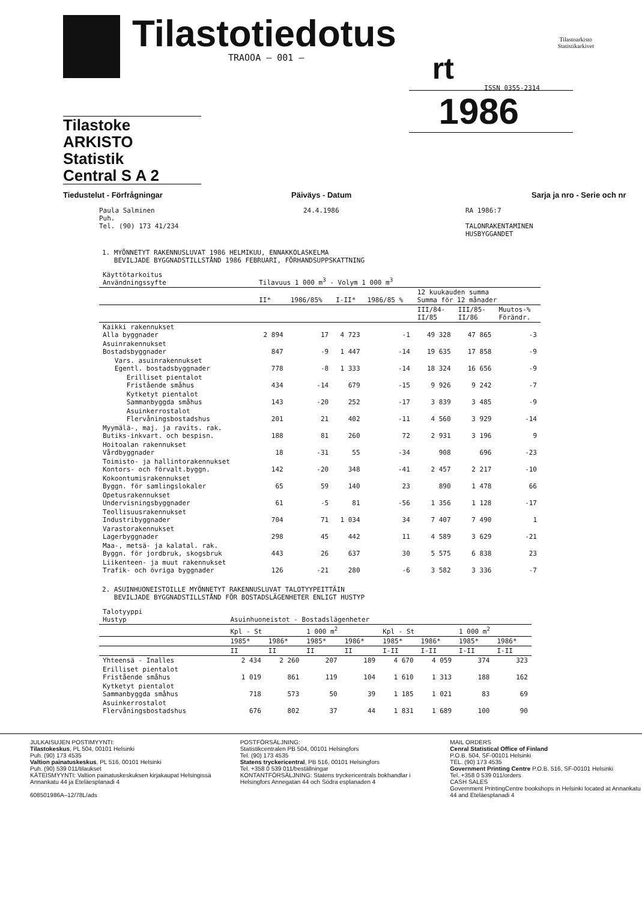Tilastotiedotus
TRAOOA – 001 –
rt
Tilastoarkisto
Statistikarkivet
ISSN 0355-2314
1986
Tilastoke ARKISTO
Statistik
Central S A 2
Tiedustelut - Förfrågningar Päiväys - Datum Sarja ja nro - Serie och nr
Paula Salminen
Puh.
Tel. (90) 173 41/234
24.4.1986 RA 1986:7
TALONRAKENTAMINEN
HUSBYGGANDET
1. MYÖNNETYT RAKENNUSLUVAT 1986 HELMIKUU, ENNAKKOLASKELMA
BEVILJADE BYGGNADSTILLSTÅND 1986 FEBRUARI, FÖRHANDSUPPSKATTNING
| Käyttötarkoitus Användningssyfte | Tilavuus 1 000 m<sup>3</sup> - Volym 1 000 m<sup>3</sup> | | | | | | |
| --- | --- | --- | --- | --- | --- | --- | --- |
| | II* | 1986/85% | I-II* | 1986/85 % | 12 kuukauden summa Summa för 12 månader | | |
| | | | | | III/84- II/85 | III/85- II/86 | Muutos-% Förändr. |
| Kaikki rakennukset Alla byggnader | 2 894 | 17 | 4 723 | -1 | 49 328 | 47 865 | -3 |
| Asuinrakennukset Bostadsbyggnader | 847 | -9 | 1 447 | -14 | 19 635 | 17 858 | -9 |
| Vars. asuinrakennukset Egentl. bostadsbyggnader | 778 | -8 | 1 333 | -14 | 18 324 | 16 656 | -9 |
| Erilliset pientalot Fristående småhus | 434 | -14 | 679 | -15 | 9 926 | 9 242 | -7 |
| Kytketyt pientalot Sammanbyggda småhus | 143 | -20 | 252 | -17 | 3 839 | 3 485 | -9 |
| Asuinkerrostalot Flervåningsbostadshus | 201 | 21 | 402 | -11 | 4 560 | 3 929 | -14 |
| Myymälä-, maj. ja ravits. rak. Butiks-inkvart. och bespisn. | 188 | 81 | 260 | 72 | 2 931 | 3 196 | 9 |
| Hoitoalan rakennukset Vårdbyggnader | 18 | -31 | 55 | -34 | 908 | 696 | -23 |
| Toimisto- ja hallintorakennukset Kontors- och förvalt.byggn. | 142 | -20 | 348 | -41 | 2 457 | 2 217 | -10 |
| Kokoontumisrakennukset Byggn. för samlingslokaler | 65 | 59 | 140 | 23 | 890 | 1 478 | 66 |
| Opetusrakennukset Undervisningsbyggnader | 61 | -5 | 81 | -56 | 1 356 | 1 128 | -17 |
| Teollisuusrakennukset Industribyggnader | 704 | 71 | 1 034 | 34 | 7 407 | 7 490 | 1 |
| Varastorakennukset Lagerbyggnader | 298 | 45 | 442 | 11 | 4 589 | 3 629 | -21 |
| Maa-, metsä- ja kalatal. rak. Byggn. för jordbruk, skogsbruk | 443 | 26 | 637 | 30 | 5 575 | 6 838 | 23 |
| Liikenteen- ja muut rakennukset Trafik- och övriga byggnader | 126 | -21 | 280 | -6 | 3 582 | 3 336 | -7 |
2. ASUINHUONEISTOILLE MYÖNNETYT RAKENNUSLUVAT TALOTYYPEITTÄIN
BEVILJADE BYGGNADSTILLSTÅND FÖR BOSTADSLÄGENHETER ENLIGT HUSTYP
| Talotyyppi Hustyp | Asuinhuoneistot - Bostadslägenheter | | | | | | | |
| --- | --- | --- | --- | --- | --- | --- | --- | --- |
| | Kpl - St | | 1 000 m<sup>2</sup> | | Kpl - St | | 1 000 m<sup>2</sup> | |
| | 1985* | 1986* | 1985* | 1986* | 1985* | 1986* | 1985* | 1986* |
| | II | II | II | II | I-II | I-II | I-II | I-II |
| Yhteensä - Inalles | 2 434 | 2 260 | 207 | 189 | 4 670 | 4 059 | 374 | 323 |
| Erilliset pientalot Fristående småhus | 1 019 | 861 | 119 | 104 | 1 610 | 1 313 | 188 | 162 |
| Kytketyt pientalot Sammanbyggda småhus | 718 | 573 | 50 | 39 | 1 185 | 1 021 | 83 | 69 |
| Asuinkerrostalot Flervåningsbostadshus | 676 | 802 | 37 | 44 | 1 831 | 1 689 | 100 | 90 |
JULKAISUJEN POSTIMYYNTI:
Tilastokeskus, PL 504, 00101 Helsinki
Puh. (90) 173 4535
Valtion painatuskeskus, PL 516, 00101 Helsinki
Puh. (90) 539 011/tilaukset
KÄTEISMYYNTI: Valtion painatuskeskuksen kirjakaupat Helsingissä Annankatu 44 ja Eteläesplanadi 4
608501986A–12/78L/ads
POSTFÖRSÄLJNING:
Statistikcentralen PB 504, 00101 Helsingfors
Tel. (90) 173 4535
Statens tryckericentral, PB 516, 00101 Helsingfors
Tel. +358 0 539 011/beställningar
KONTANTFÖRSÄLJNING: Statens tryckericentrals bokhandlar i Helsingfors Annegatan 44 och Södra esplanaden 4
MAIL ORDERS
Cenral Statistical Office of Finland
P.O.B. 504, SF-00101 Helsinki
TEL. (90) 173 4535
Government Printing Centre P.O.B. 516, SF-00101 Helsinki
Tel. +358 0 539 011/orders
CASH SALES
Government PrintingCentre bookshops in Helsinki located at Annankatu 44 and Eteläesplanadi 4